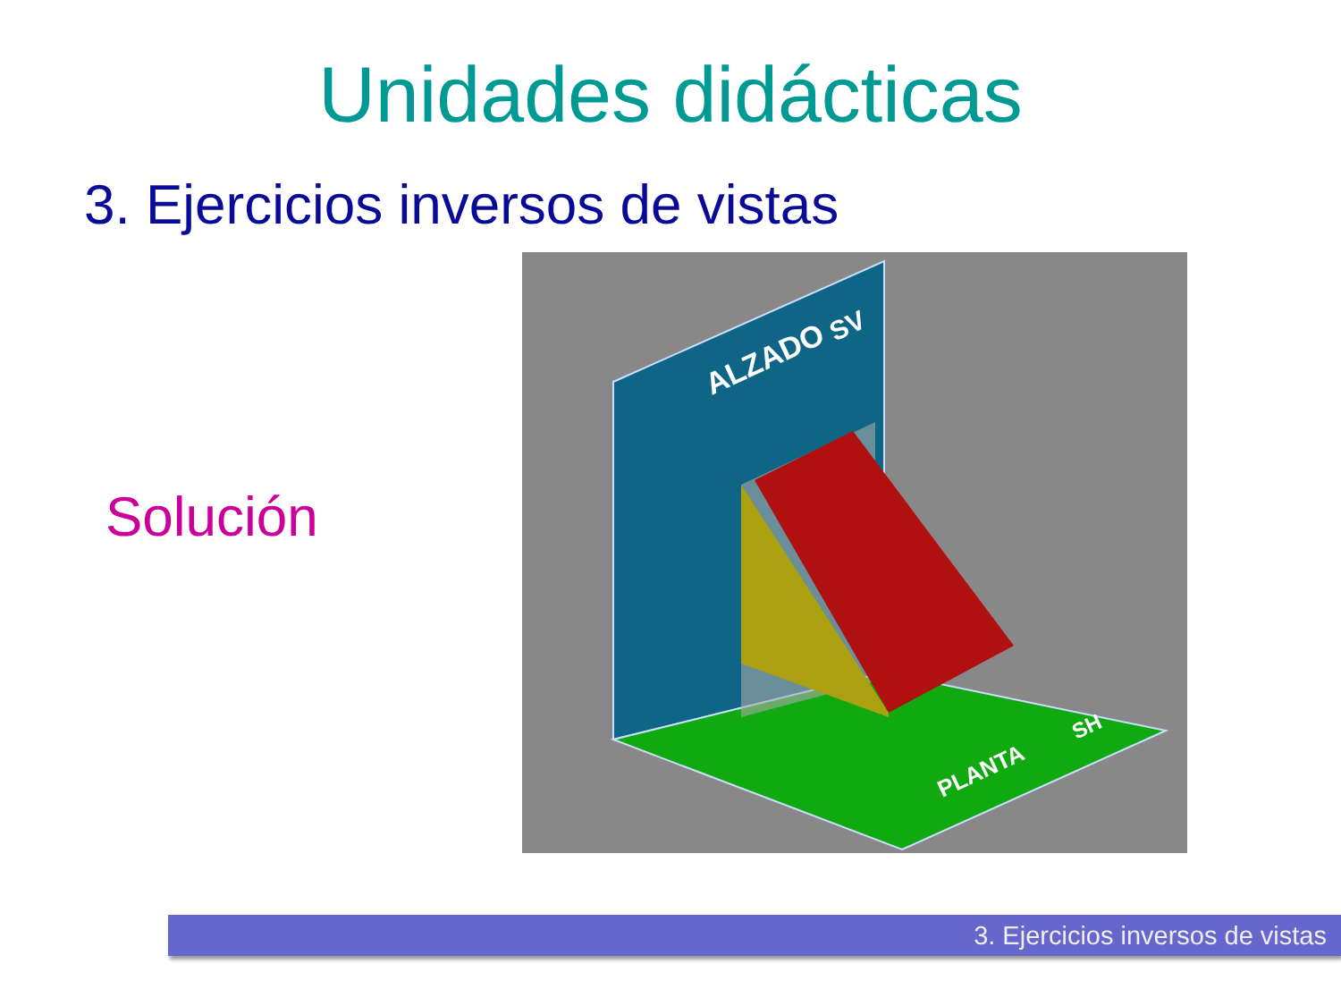Unidades didácticas
3. Ejercicios inversos de vistas
Solución
ALZADO
SV
PLANTA
SH
3. Ejercicios inversos de vistas